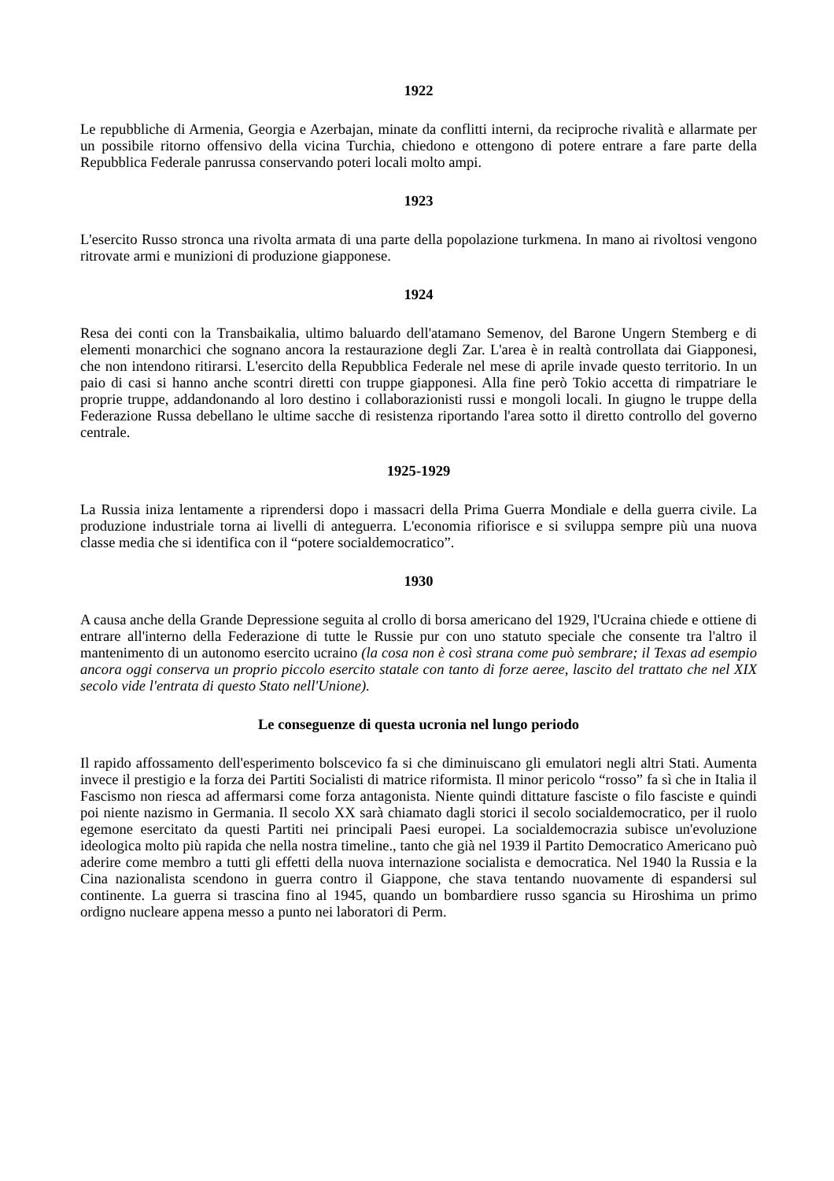1922
Le repubbliche di Armenia, Georgia e Azerbajan, minate da conflitti interni, da reciproche rivalità e allarmate per un possibile ritorno offensivo della vicina Turchia, chiedono e ottengono di potere entrare a fare parte della Repubblica Federale panrussa conservando poteri locali molto ampi.
1923
L'esercito Russo stronca una rivolta armata di una parte della popolazione turkmena. In mano ai rivoltosi vengono ritrovate armi e munizioni di produzione giapponese.
1924
Resa dei conti con la Transbaikalia, ultimo baluardo dell'atamano Semenov, del Barone Ungern Stemberg e di elementi monarchici che sognano ancora la restaurazione degli Zar. L'area è in realtà controllata dai Giapponesi, che non intendono ritirarsi. L'esercito della Repubblica Federale nel mese di aprile invade questo territorio. In un paio di casi si hanno anche scontri diretti con truppe giapponesi. Alla fine però Tokio accetta di rimpatriare le proprie truppe, addandonando al loro destino i collaborazionisti russi e mongoli locali. In giugno le truppe della Federazione Russa debellano le ultime sacche di resistenza riportando l'area sotto il diretto controllo del governo centrale.
1925-1929
La Russia iniza lentamente a riprendersi dopo i massacri della Prima Guerra Mondiale e della guerra civile. La produzione industriale torna ai livelli di anteguerra. L'economia rifiorisce e si sviluppa sempre più una nuova classe media che si identifica con il “potere socialdemocratico”.
1930
A causa anche della Grande Depressione seguita al crollo di borsa americano del 1929, l'Ucraina chiede e ottiene di entrare all'interno della Federazione di tutte le Russie pur con uno statuto speciale che consente tra l'altro il mantenimento di un autonomo esercito ucraino (la cosa non è così strana come può sembrare; il Texas ad esempio ancora oggi conserva un proprio piccolo esercito statale con tanto di forze aeree, lascito del trattato che nel XIX secolo vide l'entrata di questo Stato nell'Unione).
Le conseguenze di questa ucronia nel lungo periodo
Il rapido affossamento dell'esperimento bolscevico fa si che diminuiscano gli emulatori negli altri Stati. Aumenta invece il prestigio e la forza dei Partiti Socialisti di matrice riformista. Il minor pericolo “rosso” fa sì che in Italia il Fascismo non riesca ad affermarsi come forza antagonista. Niente quindi dittature fasciste o filo fasciste e quindi poi niente nazismo in Germania. Il secolo XX sarà chiamato dagli storici il secolo socialdemocratico, per il ruolo egemone esercitato da questi Partiti nei principali Paesi europei. La socialdemocrazia subisce un'evoluzione ideologica molto più rapida che nella nostra timeline., tanto che già nel 1939 il Partito Democratico Americano può aderire come membro a tutti gli effetti della nuova internazione socialista e democratica. Nel 1940 la Russia e la Cina nazionalista scendono in guerra contro il Giappone, che stava tentando nuovamente di espandersi sul continente. La guerra si trascina fino al 1945, quando un bombardiere russo sgancia su Hiroshima un primo ordigno nucleare appena messo a punto nei laboratori di Perm.